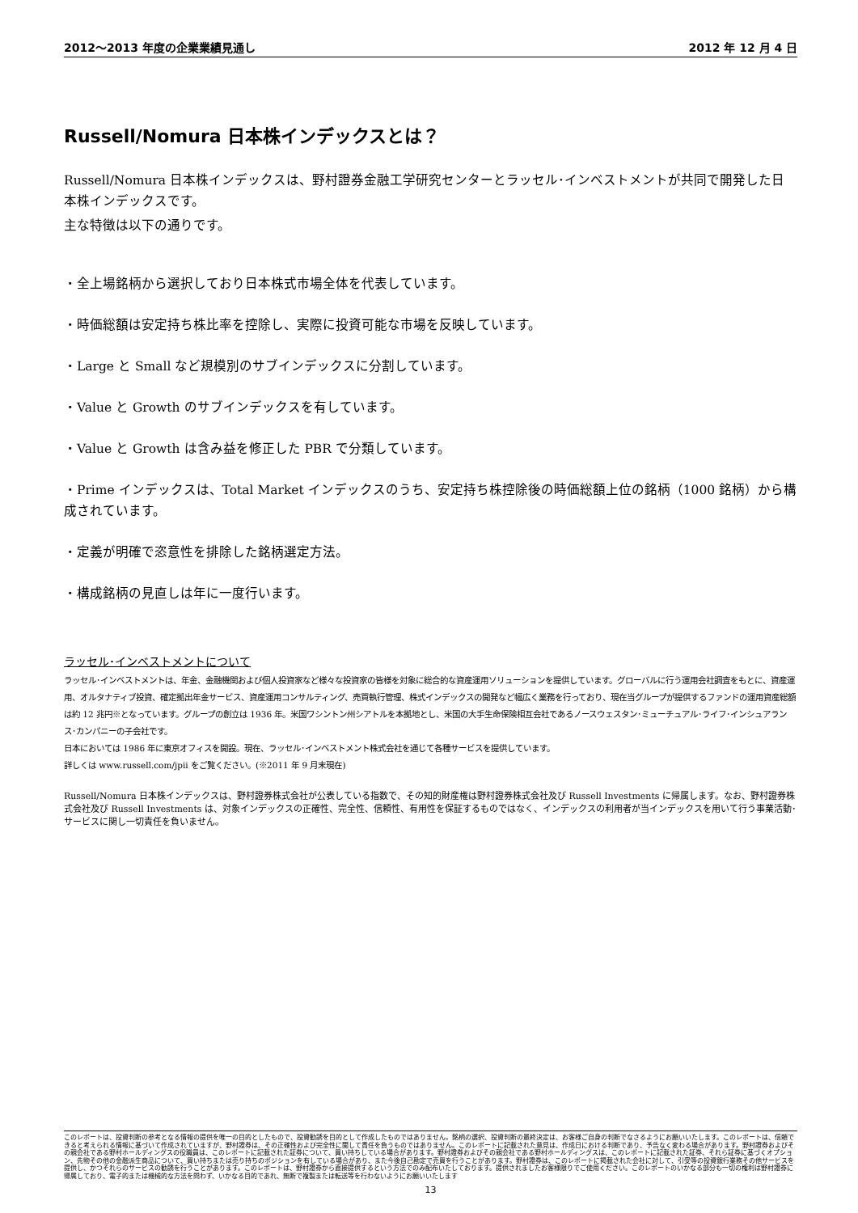2012～2013 年度の企業業績見通し 2012 年 12 月 4 日
Russell/Nomura 日本株インデックスとは？
Russell/Nomura 日本株インデックスは、野村證券金融工学研究センターとラッセル･インベストメントが共同で開発した日本株インデックスです。
主な特徴は以下の通りです。
・全上場銘柄から選択しており日本株式市場全体を代表しています。
・時価総額は安定持ち株比率を控除し、実際に投資可能な市場を反映しています。
・Large と Small など規模別のサブインデックスに分割しています。
・Value と Growth のサブインデックスを有しています。
・Value と Growth は含み益を修正した PBR で分類しています。
・Prime インデックスは、Total Market インデックスのうち、安定持ち株控除後の時価総額上位の銘柄（1000 銘柄）から構成されています。
・定義が明確で恣意性を排除した銘柄選定方法。
・構成銘柄の見直しは年に一度行います。
ラッセル･インベストメントについて
ラッセル･インベストメントは、年金、金融機関および個人投資家など様々な投資家の皆様を対象に総合的な資産運用ソリューションを提供しています。グローバルに行う運用会社調査をもとに、資産運用、オルタナティブ投資、確定拠出年金サービス、資産運用コンサルティング、売買執行管理、株式インデックスの開発など幅広く業務を行っており、現在当グループが提供するファンドの運用資産総額は約 12 兆円※となっています。グループの創立は 1936 年。米国ワシントン州シアトルを本拠地とし、米国の大手生命保険相互会社であるノースウェスタン･ミューチュアル･ライフ･インシュアランス･カンパニーの子会社です。
日本においては 1986 年に東京オフィスを開設。現在、ラッセル･インベストメント株式会社を通じて各種サービスを提供しています。
詳しくは www.russell.com/jpii をご覧ください。(※2011 年 9 月末現在)
Russell/Nomura 日本株インデックスは、野村證券株式会社が公表している指数で、その知的財産権は野村證券株式会社及び Russell Investments に帰属します。なお、野村證券株式会社及び Russell Investments は、対象インデックスの正確性、完全性、信頼性、有用性を保証するものではなく、インデックスの利用者が当インデックスを用いて行う事業活動･サービスに関し一切責任を負いません。
このレポートは、投資判断の参考となる情報の提供を唯一の目的としたもので、投資勧誘を目的として作成したものではありません。銘柄の選択、投資判断の最終決定は、お客様ご自身の判断でなさるようにお願いいたします。このレポートは、信頼できると考えられる情報に基づいて作成されていますが、野村證券は、その正確性および完全性に関して責任を負うものではありません。このレポートに記載された意見は、作成日における判断であり、予告なく変わる場合があります。野村證券およびその親会社である野村ホールディングスの役職員は、このレポートに記載された証券について、買い持ちしている場合があります。野村證券およびその親会社である野村ホールディングスは、このレポートに記載された証券、それら証券に基づくオプション、先物その他の金融派生商品について、買い持ちまたは売り持ちのポジションを有している場合があり、また今後自己勘定で売買を行うことがあります。野村證券は、このレポートに掲載された会社に対して、引受等の投資銀行業務その他サービスを提供し、かつそれらのサービスの勧誘を行うことがあります。このレポートは、野村證券から直接提供するという方法でのみ配布いたしております。提供されましたお客様限りでご使用ください。このレポートのいかなる部分も一切の権利は野村證券に帰属しており、電子的または機械的な方法を問わず、いかなる目的であれ、無断で複製または転送等を行わないようにお願いいたします
13